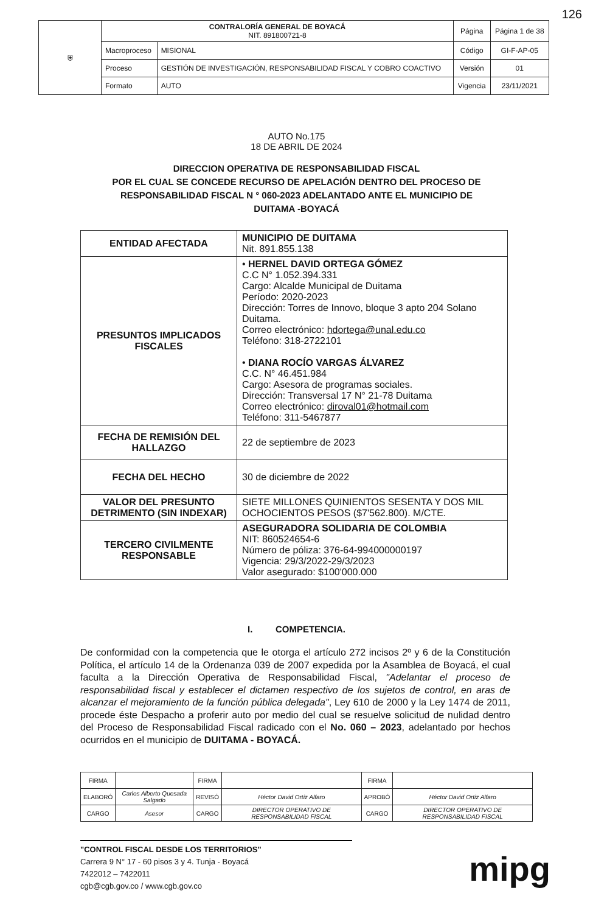126
| ⛨ | CONTRALORÍA GENERAL DE BOYACÁ NIT. 891800721-8 | | Página | Página 1 de 38 |
| | Macroproceso | MISIONAL | Código | GI-F-AP-05 |
| | Proceso | GESTIÓN DE INVESTIGACIÓN, RESPONSABILIDAD FISCAL Y COBRO COACTIVO | Versión | 01 |
| | Formato | AUTO | Vigencia | 23/11/2021 |
AUTO No.175
18 DE ABRIL DE 2024
DIRECCION OPERATIVA DE RESPONSABILIDAD FISCAL
POR EL CUAL SE CONCEDE RECURSO DE APELACIÓN DENTRO DEL PROCESO DE
RESPONSABILIDAD FISCAL N ° 060-2023 ADELANTADO ANTE EL MUNICIPIO DE
DUITAMA -BOYACÁ
| ENTIDAD AFECTADA | MUNICIPIO DE DUITAMA Nit. 891.855.138 |
| PRESUNTOS IMPLICADOS FISCALES | • HERNEL DAVID ORTEGA GÓMEZ C.C N° 1.052.394.331 Cargo: Alcalde Municipal de Duitama Período: 2020-2023 Dirección: Torres de Innovo, bloque 3 apto 204 Solano Duitama. Correo electrónico: hdortega@unal.edu.co Teléfono: 318-2722101 • DIANA ROCÍO VARGAS ÁLVAREZ C.C. N° 46.451.984 Cargo: Asesora de programas sociales. Dirección: Transversal 17 N° 21-78 Duitama Correo electrónico: diroval01@hotmail.com Teléfono: 311-5467877 |
| FECHA DE REMISIÓN DEL HALLAZGO | 22 de septiembre de 2023 |
| FECHA DEL HECHO | 30 de diciembre de 2022 |
| VALOR DEL PRESUNTO DETRIMENTO (SIN INDEXAR) | SIETE MILLONES QUINIENTOS SESENTA Y DOS MIL OCHOCIENTOS PESOS ($7'562.800). M/CTE. |
| TERCERO CIVILMENTE RESPONSABLE | ASEGURADORA SOLIDARIA DE COLOMBIA NIT: 860524654-6 Número de póliza: 376-64-994000000197 Vigencia: 29/3/2022-29/3/2023 Valor asegurado: $100'000.000 |
I. COMPETENCIA.
De conformidad con la competencia que le otorga el artículo 272 incisos 2º y 6 de la Constitución Política, el artículo 14 de la Ordenanza 039 de 2007 expedida por la Asamblea de Boyacá, el cual faculta a la Dirección Operativa de Responsabilidad Fiscal, "Adelantar el proceso de responsabilidad fiscal y establecer el dictamen respectivo de los sujetos de control, en aras de alcanzar el mejoramiento de la función pública delegada", Ley 610 de 2000 y la Ley 1474 de 2011, procede éste Despacho a proferir auto por medio del cual se resuelve solicitud de nulidad dentro del Proceso de Responsabilidad Fiscal radicado con el No. 060 – 2023, adelantado por hechos ocurridos en el municipio de DUITAMA - BOYACÁ.
| FIRMA | | FIRMA | | FIRMA | |
| ELABORÓ | Carlos Alberto Quesada Salgado | REVISÓ | Héctor David Ortiz Alfaro | APROBÓ | Héctor David Ortiz Alfaro |
| CARGO | Asesor | CARGO | DIRECTOR OPERATIVO DE RESPONSABILIDAD FISCAL | CARGO | DIRECTOR OPERATIVO DE RESPONSABILIDAD FISCAL |
"CONTROL FISCAL DESDE LOS TERRITORIOS"
Carrera 9 N° 17 - 60 pisos 3 y 4. Tunja - Boyacá
7422012 – 7422011
cgb@cgb.gov.co / www.cgb.gov.co
mipg